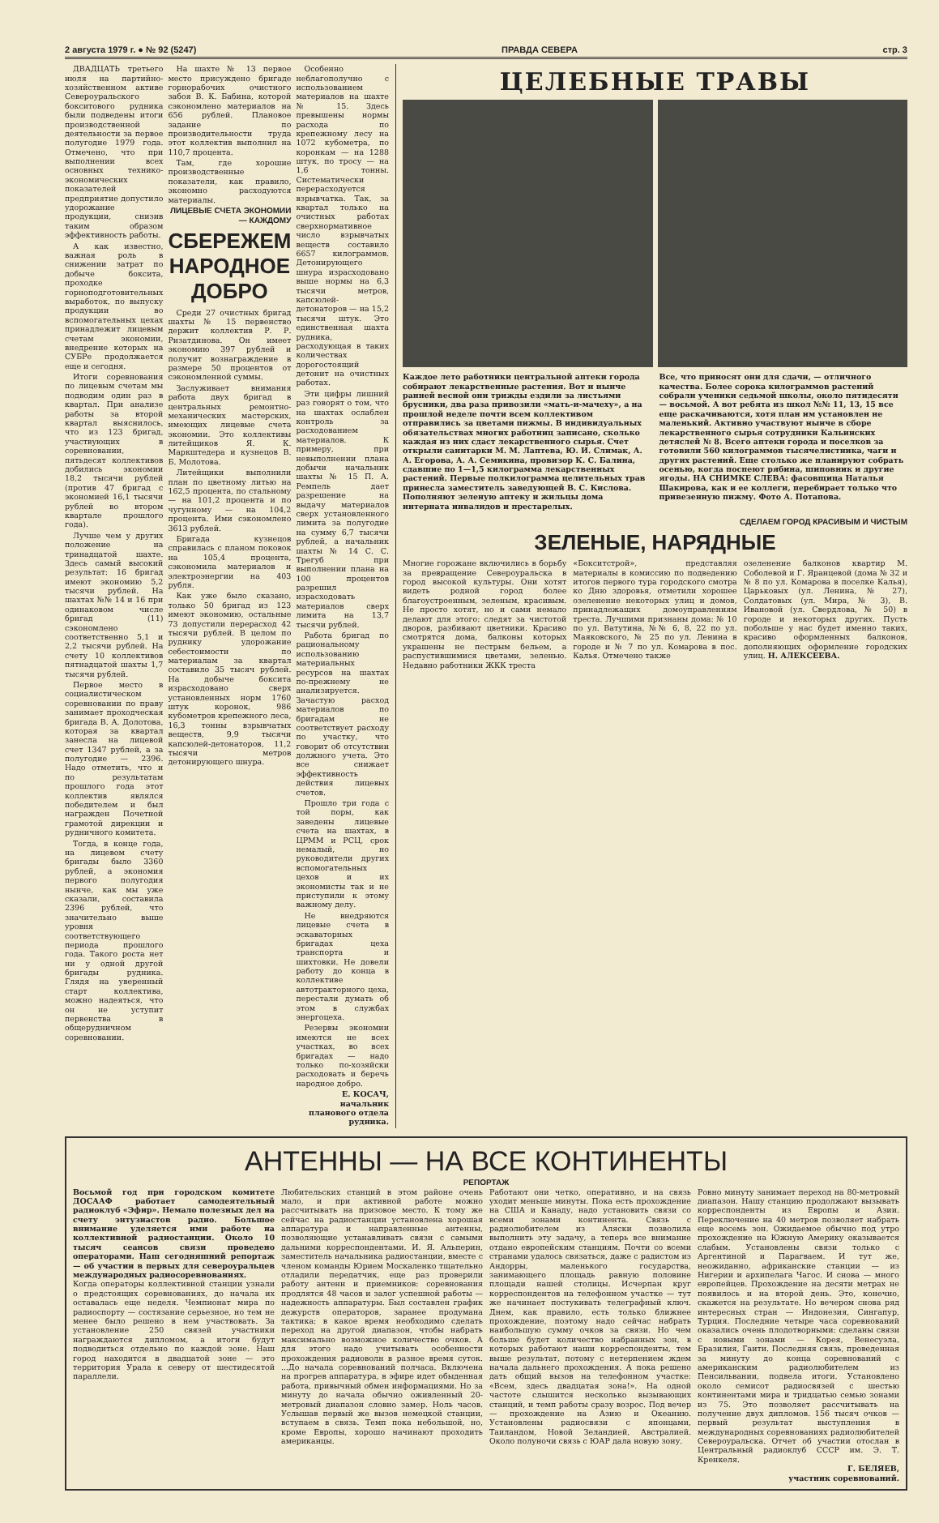2 августа 1979 г. ● № 92 (5247) ПРАВДА СЕВЕРА стр. 3
ДВАДЦАТЬ третьего июля на партийно-хозяйственном активе Североуральского бокситового рудника были подведены итоги производственной деятельности за первое полугодие 1979 года. Отмечено, что при выполнении всех основных технико-экономических показателей предприятие допустило удорожание продукции, снизив таким образом эффективность работы.
А как известно, важная роль в снижении затрат по добыче боксита, проходке горноподготовительных выработок, по выпуску продукции во вспомогательных цехах принадлежит лицевым счетам экономии, внедрение которых на СУБРе продолжается еще и сегодня.
Итоги соревнования по лицевым счетам мы подводим один раз в квартал. При анализе работы за второй квартал выяснилось, что из 123 бригад, участвующих в соревновании, пятьдесят коллективов добились экономии 18,2 тысячи рублей (против 47 бригад с экономией 16,1 тысячи рублей во втором квартале прошлого года).
Лучше чем у других положение на тринадцатой шахте. Здесь самый высокий результат: 16 бригад имеют экономию 5,2 тысячи рублей. На шахтах №№ 14 и 16 при одинаковом числе бригад (11) сэкономлено соответственно 5,1 и 2,2 тысячи рублей. На счету 10 коллективов пятнадцатой шахты 1,7 тысячи рублей.
Первое место в социалистическом соревновании по праву занимает проходческая бригада В. А. Долотова, которая за квартал занесла на лицевой счет 1347 рублей, а за полугодие — 2396. Надо отметить, что и по результатам прошлого года этот коллектив являлся победителем и был награжден Почетной грамотой дирекции и рудничного комитета.
Тогда, в конце года, на лицевом счету бригады было 3360 рублей, а экономия первого полугодия нынче, как мы уже сказали, составила 2396 рублей, что значительно выше уровня соответствующего периода прошлого года. Такого роста нет ни у одной другой бригады рудника. Глядя на уверенный старт коллектива, можно надеяться, что он не уступит первенства в общерудничном соревновании.
На шахте № 13 первое место присуждено бригаде горнорабочих очистного забоя В. К. Бабина, которой сэкономлено материалов на 656 рублей. Плановое задание по производительности труда этот коллектив выполнил на 110,7 процента.
Там, где хорошие производственные показатели, как правило, экономно расходуются материалы.
ЛИЦЕВЫЕ СЧЕТА ЭКОНОМИИ— КАЖДОМУ
СБЕРЕЖЕМ НАРОДНОЕ ДОБРО
Среди 27 очистных бригад шахты № 15 первенство держит коллектив Р. Р. Ризатдинова. Он имеет экономию 397 рублей и получит вознаграждение в размере 50 процентов от сэкономленной суммы.
Заслуживает внимания работа двух бригад в центральных ремонтно-механических мастерских, имеющих лицевые счета экономии. Это коллективы литейщиков Я. К. Маркштедера и кузнецов В. Б. Молотова.
Литейщики выполнили план по цветному литью на 162,5 процента, по стальному — на 101,2 процента и по чугунному — на 104,2 процента. Ими сэкономлено 3613 рублей.
Бригада кузнецов справилась с планом поковок на 105,4 процента, сэкономила материалов и электроэнергии на 403 рубля.
Как уже было сказано, только 50 бригад из 123 имеют экономию, остальные 73 допустили перерасход 42 тысячи рублей. В целом по руднику удорожание себестоимости по материалам за квартал составило 35 тысяч рублей. На добыче боксита израсходовано сверх установленных норм 1760 штук коронок, 986 кубометров крепежного леса, 16,3 тонны взрывчатых веществ, 9,9 тысячи капсюлей-детонаторов, 11,2 тысячи метров детонирующего шнура.
Особенно неблагополучно с использованием материалов на шахте № 15. Здесь превышены нормы расхода по крепежному лесу на 1072 кубометра, по коронкам — на 1288 штук, по тросу — на 1,6 тонны. Систематически перерасходуется взрывчатка. Так, за квартал только на очистных работах сверхнормативное число взрывчатых веществ составило 6657 килограммов. Детонирующего шнура израсходовано выше нормы на 6,3 тысячи метров, капсюлей-детонаторов — на 15,2 тысячи штук. Это единственная шахта рудника, расходующая в таких количествах дорогостоящий детонит на очистных работах.
Эти цифры лишний раз говорят о том, что на шахтах ослаблен контроль за расходованием материалов. К примеру, при невыполнении плана добычи начальник шахты № 15 П. А. Ремпель дает разрешение на выдачу материалов сверх установленного лимита за полугодие на сумму 6,7 тысячи рублей, а начальник шахты № 14 С. С. Трегуб при выполнении плана на 100 процентов разрешил израсходовать материалов сверх лимита на 13,7 тысячи рублей.
Работа бригад по рациональному использованию материальных ресурсов на шахтах по-прежнему не анализируется. Зачастую расход материалов по бригадам не соответствует расходу по участку, что говорит об отсутствии должного учета. Это все снижает эффективность действия лицевых счетов.
Прошло три года с той поры, как заведены лицевые счета на шахтах, в ЦРММ и РСЦ, срок немалый, но руководители других вспомогательных цехов и их экономисты так и не приступили к этому важному делу.
Не внедряются лицевые счета в эскаваторных бригадах цеха транспорта и шихтовки. Не довели работу до конца в коллективе автотракторного цеха, перестали думать об этом в службах энергоцеха.
Резервы экономии имеются не всех участках, во всех бригадах — надо только по-хозяйски расходовать и беречь народное добро.
Е. КОСАЧ,
начальник планового отдела рудника.
ЦЕЛЕБНЫЕ ТРАВЫ
Каждое лето работники центральной аптеки города собирают лекарственные растения. Вот и нынче ранней весной они трижды ездили за листьями брусники, два раза привозили «мать-и-мачеху», а на прошлой неделе почти всем коллективом отправились за цветами пижмы. В индивидуальных обязательствах многих работниц записано, сколько каждая из них сдаст лекарственного сырья. Счет открыли санитарки М. М. Лаптева, Ю. И. Слимак, А. А. Егорова, А. А. Семикина, провизор К. С. Балина, сдавшие по 1—1,5 килограмма лекарственных растений. Первые полкилограмма целительных трав принесла заместитель заведующей В. С. Кислова. Пополняют зеленую аптеку и жильцы дома интерната инвалидов и престарелых.
Все, что приносят они для сдачи, — отличного качества. Более сорока килограммов растений собрали ученики седьмой школы, около пятидесяти — восьмой. А вот ребята из школ №№ 11, 13, 15 все еще раскачиваются, хотя план им установлен не маленький. Активно участвуют нынче в сборе лекарственного сырья сотрудники Кальинских детяслей № 8. Всего аптеки города и поселков за готовили 560 килограммов тысячелистника, чаги и других растений. Еще столько же планируют собрать осенью, когда поспеют рябина, шиповник и другие ягоды. НА СНИМКЕ СЛЕВА: фасовщица Наталья Шакирова, как и ее коллеги, перебирает только что привезенную пижму. Фото А. Потапова.
СДЕЛАЕМ ГОРОД КРАСИВЫМ И ЧИСТЫМ
ЗЕЛЕНЫЕ, НАРЯДНЫЕ
Многие горожане включились в борьбу за превращение Североуральска в город высокой культуры. Они хотят видеть родной город более благоустроенным, зеленым, красивым. Не просто хотят, но и сами немало делают для этого: следят за чистотой дворов, разбивают цветники. Красиво смотрятся дома, балконы которых украшены не пестрым бельем, а распустившимися цветами, зеленью. Недавно работники ЖКК треста
«Бокситстрой», представляя материалы в комиссию по подведению итогов первого тура городского смотра ко Дню здоровья, отметили хорошее озеленение некоторых улиц и домов, принадлежащих домоуправлениям треста. Лучшими признаны дома: № 10 по ул. Ватутина, №№ 6, 8, 22 по ул. Маяковского, № 25 по ул. Ленина в городе и № 7 по ул. Комарова в пос. Калья. Отмечено также
озеленение балконов квартир М. Соболевой и Г. Яранцевой (дома № 32 и № 8 по ул. Комарова в поселке Калья), Царьковых (ул. Ленина, № 27), Солдатовых (ул. Мира, № 3), В. Ивановой (ул. Свердлова, № 50) в городе и некоторых других. Пусть побольше у нас будет именно таких, красиво оформленных балконов, дополняющих оформление городских улиц. Н. АЛЕКСЕЕВА.
АНТЕННЫ — НА ВСЕ КОНТИНЕНТЫ
РЕПОРТАЖ
Восьмой год при городском комитете ДОСААФ работает самодеятельный радиоклуб «Эфир». Немало полезных дел на счету энтузиастов радио. Большое внимание уделяется ими работе на коллективной радиостанции. Около 10 тысяч сеансов связи проведено операторами. Наш сегодняшний репортаж — об участии в первых для североуральцев международных радиосоревнованиях.
Когда операторы коллективной станции узнали о предстоящих соревнованиях, до начала их оставалась еще неделя. Чемпионат мира по радиоспорту — состязание серьезное, но тем не менее было решено в нем участвовать. За установление 250 связей участники награждаются дипломом, а итоги будут подводиться отдельно по каждой зоне. Наш город находится в двадцатой зоне — это территория Урала к северу от шестидесятой параллели.
Любительских станций в этом районе очень мало, и при активной работе можно рассчитывать на призовое место. К тому же сейчас на радиостанции установлена хорошая аппаратура и направленные антенны, позволяющие устанавливать связи с самыми дальними корреспондентами. И. Я. Альперин, заместитель начальника радиостанции, вместе с членом команды Юрием Москаленко тщательно отладили передатчик, еще раз проверили работу антенн и приемников: соревнования продлятся 48 часов и залог успешной работы — надежность аппаратуры. Был составлен график дежурств операторов, заранее продумана тактика: в какое время необходимо сделать переход на другой диапазон, чтобы набрать максимально возможное количество очков. А для этого надо учитывать особенности прохождения радиоволн в разное время суток. ...До начала соревнований полчаса. Включена на прогрев аппаратура, в эфире идет обыденная работа, привычный обмен информациями. Но за минуту до начала обычно оживленный 20-метровый диапазон словно замер. Ноль часов. Услышав первый же вызов немецкой станции, вступаем в связь. Темп пока небольшой, но, кроме Европы, хорошо начинают проходить американцы.
Работают они четко, оперативно, и на связь уходит меньше минуты. Пока есть прохождение на США и Канаду, надо установить связи со всеми зонами континента. Связь с радиолюбителем из Аляски позволила выполнить эту задачу, а теперь все внимание отдано европейским станциям. Почти со всеми странами удалось связаться, даже с радистом из Андорры, маленького государства, занимающего площадь равную половине площади нашей столицы. Исчерпан круг корреспондентов на телефонном участке — тут же начинает постукивать телеграфный ключ. Днем, как правило, есть только ближнее прохождение, поэтому надо сейчас набрать наибольшую сумму очков за связи. Но чем больше будет количество набранных зон, в которых работают наши корреспонденты, тем выше результат, потому с нетерпением ждем начала дальнего прохождения. А пока решено дать общий вызов на телефонном участке: «Всем, здесь двадцатая зона!». На одной частоте слышится несколько вызывающих станций, и темп работы сразу возрос. Под вечер — прохождение на Азию и Океанию. Установлены радиосвязи с японцами, Таиландом, Новой Зеландией, Австралией. Около полуночи связь с ЮАР дала новую зону.
Ровно минуту занимает переход на 80-метровый диапазон. Нашу станцию продолжают вызывать корреспонденты из Европы и Азии. Переключение на 40 метров позволяет набрать еще восемь зон. Ожидаемое обычно под утро прохождение на Южную Америку оказывается слабым. Установлены связи только с Аргентиной и Парагваем. И тут же, неожиданно, африканские станции — из Нигерии и архипелага Чагос. И снова — много европейцев. Прохождение на десяти метрах не появилось и на второй день. Это, конечно, скажется на результате. Но вечером снова ряд интересных стран — Индонезия, Сингапур, Турция. Последние четыре часа соревнований оказались очень плодотворными: сделаны связи с новыми зонами — Корея, Венесуэла, Бразилия, Гаити. Последняя связь, проведенная за минуту до конца соревнований с американским радиолюбителем из Пенсильвании, подвела итоги. Установлено около семисот радиосвязей с шестью континентами мира и тридцатью семью зонами из 75. Это позволяет рассчитывать на получение двух дипломов. 156 тысяч очков — первый результат выступления в международных соревнованиях радиолюбителей Североуральска. Отчет об участии отослан в Центральный радиоклуб СССР им. Э. Т. Кренкеля.
Г. БЕЛЯЕВ,
участник соревнований.